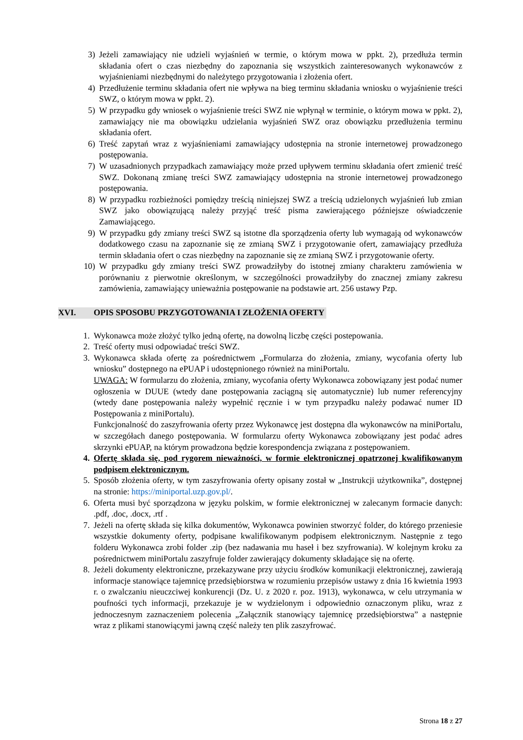3) Jeżeli zamawiający nie udzieli wyjaśnień w termie, o którym mowa w ppkt. 2), przedłuża termin składania ofert o czas niezbędny do zapoznania się wszystkich zainteresowanych wykonawców z wyjaśnieniami niezbędnymi do należytego przygotowania i złożenia ofert.
4) Przedłużenie terminu składania ofert nie wpływa na bieg terminu składania wniosku o wyjaśnienie treści SWZ, o którym mowa w ppkt. 2).
5) W przypadku gdy wniosek o wyjaśnienie treści SWZ nie wpłynął w terminie, o którym mowa w ppkt. 2), zamawiający nie ma obowiązku udzielania wyjaśnień SWZ oraz obowiązku przedłużenia terminu składania ofert.
6) Treść zapytań wraz z wyjaśnieniami zamawiający udostępnia na stronie internetowej prowadzonego postępowania.
7) W uzasadnionych przypadkach zamawiający może przed upływem terminu składania ofert zmienić treść SWZ. Dokonaną zmianę treści SWZ zamawiający udostępnia na stronie internetowej prowadzonego postępowania.
8) W przypadku rozbieżności pomiędzy treścią niniejszej SWZ a treścią udzielonych wyjaśnień lub zmian SWZ jako obowiązującą należy przyjąć treść pisma zawierającego późniejsze oświadczenie Zamawiającego.
9) W przypadku gdy zmiany treści SWZ są istotne dla sporządzenia oferty lub wymagają od wykonawców dodatkowego czasu na zapoznanie się ze zmianą SWZ i przygotowanie ofert, zamawiający przedłuża termin składania ofert o czas niezbędny na zapoznanie się ze zmianą SWZ i przygotowanie oferty.
10) W przypadku gdy zmiany treści SWZ prowadziłyby do istotnej zmiany charakteru zamówienia w porównaniu z pierwotnie określonym, w szczególności prowadziłyby do znacznej zmiany zakresu zamówienia, zamawiający unieważnia postępowanie na podstawie art. 256 ustawy Pzp.
XVI. OPIS SPOSOBU PRZYGOTOWANIA I ZŁOŻENIA OFERTY
1. Wykonawca może złożyć tylko jedną ofertę, na dowolną liczbę części postepowania.
2. Treść oferty musi odpowiadać treści SWZ.
3. Wykonawca składa ofertę za pośrednictwem „Formularza do złożenia, zmiany, wycofania oferty lub wniosku” dostępnego na ePUAP i udostępnionego również na miniPortalu.
UWAGA: W formularzu do złożenia, zmiany, wycofania oferty Wykonawca zobowiązany jest podać numer ogłoszenia w DUUE (wtedy dane postępowania zaciągną się automatycznie) lub numer referencyjny (wtedy dane postępowania należy wypełnić ręcznie i w tym przypadku należy podawać numer ID Postępowania z miniPortalu).
Funkcjonalność do zaszyfrowania oferty przez Wykonawcę jest dostępna dla wykonawców na miniPortalu, w szczegółach danego postępowania. W formularzu oferty Wykonawca zobowiązany jest podać adres skrzynki ePUAP, na którym prowadzona będzie korespondencja związana z postępowaniem.
4. Ofertę składa się, pod rygorem nieważności, w formie elektronicznej opatrzonej kwalifikowanym podpisem elektronicznym.
5. Sposób złożenia oferty, w tym zaszyfrowania oferty opisany został w „Instrukcji użytkownika”, dostępnej na stronie: https://miniportal.uzp.gov.pl/.
6. Oferta musi być sporządzona w języku polskim, w formie elektronicznej w zalecanym formacie danych: .pdf, .doc, .docx, .rtf .
7. Jeżeli na ofertę składa się kilka dokumentów, Wykonawca powinien stworzyć folder, do którego przeniesie wszystkie dokumenty oferty, podpisane kwalifikowanym podpisem elektronicznym. Następnie z tego folderu Wykonawca zrobi folder .zip (bez nadawania mu haseł i bez szyfrowania). W kolejnym kroku za pośrednictwem miniPortalu zaszyfruje folder zawierający dokumenty składające się na ofertę.
8. Jeżeli dokumenty elektroniczne, przekazywane przy użyciu środków komunikacji elektronicznej, zawierają informacje stanowiące tajemnicę przedsiębiorstwa w rozumieniu przepisów ustawy z dnia 16 kwietnia 1993 r. o zwalczaniu nieuczciwej konkurencji (Dz. U. z 2020 r. poz. 1913), wykonawca, w celu utrzymania w poufności tych informacji, przekazuje je w wydzielonym i odpowiednio oznaczonym pliku, wraz z jednoczesnym zaznaczeniem polecenia „Załącznik stanowiący tajemnicę przedsiębiorstwa” a następnie wraz z plikami stanowiącymi jawną część należy ten plik zaszyfrować.
Strona 18 z 27